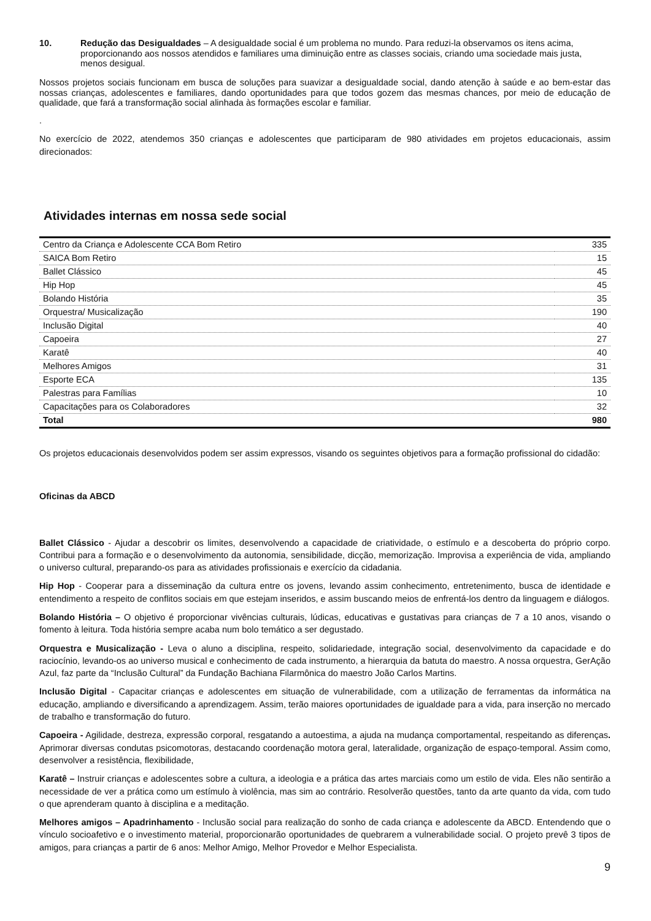10. Redução das Desigualdades – A desigualdade social é um problema no mundo. Para reduzi-la observamos os itens acima, proporcionando aos nossos atendidos e familiares uma diminuição entre as classes sociais, criando uma sociedade mais justa, menos desigual.
Nossos projetos sociais funcionam em busca de soluções para suavizar a desigualdade social, dando atenção à saúde e ao bem-estar das nossas crianças, adolescentes e familiares, dando oportunidades para que todos gozem das mesmas chances, por meio de educação de qualidade, que fará a transformação social alinhada às formações escolar e familiar.
.
No exercício de 2022, atendemos 350 crianças e adolescentes que participaram de 980 atividades em projetos educacionais, assim direcionados:
Atividades internas em nossa sede social
| Centro da Criança e Adolescente CCA Bom Retiro | 335 |
| SAICA Bom Retiro | 15 |
| Ballet Clássico | 45 |
| Hip Hop | 45 |
| Bolando História | 35 |
| Orquestra/ Musicalização | 190 |
| Inclusão Digital | 40 |
| Capoeira | 27 |
| Karatê | 40 |
| Melhores Amigos | 31 |
| Esporte ECA | 135 |
| Palestras para Famílias | 10 |
| Capacitações para os Colaboradores | 32 |
| Total | 980 |
Os projetos educacionais desenvolvidos podem ser assim expressos, visando os seguintes objetivos para a formação profissional do cidadão:
Oficinas da ABCD
Ballet Clássico - Ajudar a descobrir os limites, desenvolvendo a capacidade de criatividade, o estímulo e a descoberta do próprio corpo. Contribui para a formação e o desenvolvimento da autonomia, sensibilidade, dicção, memorização. Improvisa a experiência de vida, ampliando o universo cultural, preparando-os para as atividades profissionais e exercício da cidadania.
Hip Hop - Cooperar para a disseminação da cultura entre os jovens, levando assim conhecimento, entretenimento, busca de identidade e entendimento a respeito de conflitos sociais em que estejam inseridos, e assim buscando meios de enfrentá-los dentro da linguagem e diálogos.
Bolando História – O objetivo é proporcionar vivências culturais, lúdicas, educativas e gustativas para crianças de 7 a 10 anos, visando o fomento à leitura. Toda história sempre acaba num bolo temático a ser degustado.
Orquestra e Musicalização - Leva o aluno a disciplina, respeito, solidariedade, integração social, desenvolvimento da capacidade e do raciocínio, levando-os ao universo musical e conhecimento de cada instrumento, a hierarquia da batuta do maestro. A nossa orquestra, GerAção Azul, faz parte da “Inclusão Cultural” da Fundação Bachiana Filarmônica do maestro João Carlos Martins.
Inclusão Digital - Capacitar crianças e adolescentes em situação de vulnerabilidade, com a utilização de ferramentas da informática na educação, ampliando e diversificando a aprendizagem. Assim, terão maiores oportunidades de igualdade para a vida, para inserção no mercado de trabalho e transformação do futuro.
Capoeira - Agilidade, destreza, expressão corporal, resgatando a autoestima, a ajuda na mudança comportamental, respeitando as diferenças. Aprimorar diversas condutas psicomotoras, destacando coordenação motora geral, lateralidade, organização de espaço-temporal. Assim como, desenvolver a resistência, flexibilidade,
Karatê – Instruir crianças e adolescentes sobre a cultura, a ideologia e a prática das artes marciais como um estilo de vida. Eles não sentirão a necessidade de ver a prática como um estímulo à violência, mas sim ao contrário. Resolverão questões, tanto da arte quanto da vida, com tudo o que aprenderam quanto à disciplina e a meditação.
Melhores amigos – Apadrinhamento - Inclusão social para realização do sonho de cada criança e adolescente da ABCD. Entendendo que o vínculo socioafetivo e o investimento material, proporcionarão oportunidades de quebrarem a vulnerabilidade social. O projeto prevê 3 tipos de amigos, para crianças a partir de 6 anos: Melhor Amigo, Melhor Provedor e Melhor Especialista.
9